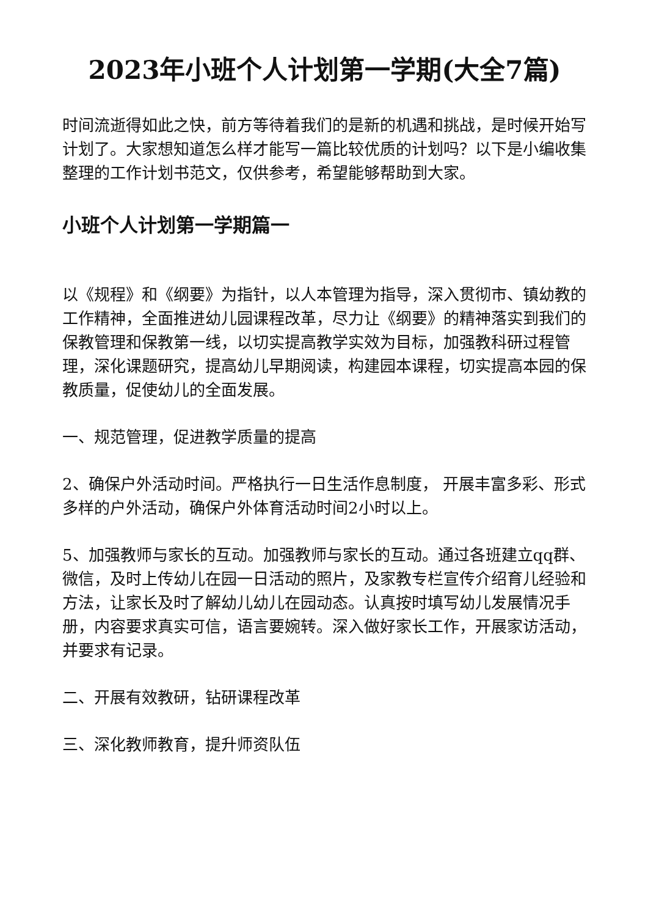2023年小班个人计划第一学期(大全7篇)
时间流逝得如此之快，前方等待着我们的是新的机遇和挑战，是时候开始写计划了。大家想知道怎么样才能写一篇比较优质的计划吗？以下是小编收集整理的工作计划书范文，仅供参考，希望能够帮助到大家。
小班个人计划第一学期篇一
以《规程》和《纲要》为指针，以人本管理为指导，深入贯彻市、镇幼教的工作精神，全面推进幼儿园课程改革，尽力让《纲要》的精神落实到我们的保教管理和保教第一线，以切实提高教学实效为目标，加强教科研过程管理，深化课题研究，提高幼儿早期阅读，构建园本课程，切实提高本园的保教质量，促使幼儿的全面发展。
一、规范管理，促进教学质量的提高
2、确保户外活动时间。严格执行一日生活作息制度， 开展丰富多彩、形式多样的户外活动，确保户外体育活动时间2小时以上。
5、加强教师与家长的互动。加强教师与家长的互动。通过各班建立qq群、微信，及时上传幼儿在园一日活动的照片，及家教专栏宣传介绍育儿经验和方法，让家长及时了解幼儿幼儿在园动态。认真按时填写幼儿发展情况手册，内容要求真实可信，语言要婉转。深入做好家长工作，开展家访活动，并要求有记录。
二、开展有效教研，钻研课程改革
三、深化教师教育，提升师资队伍